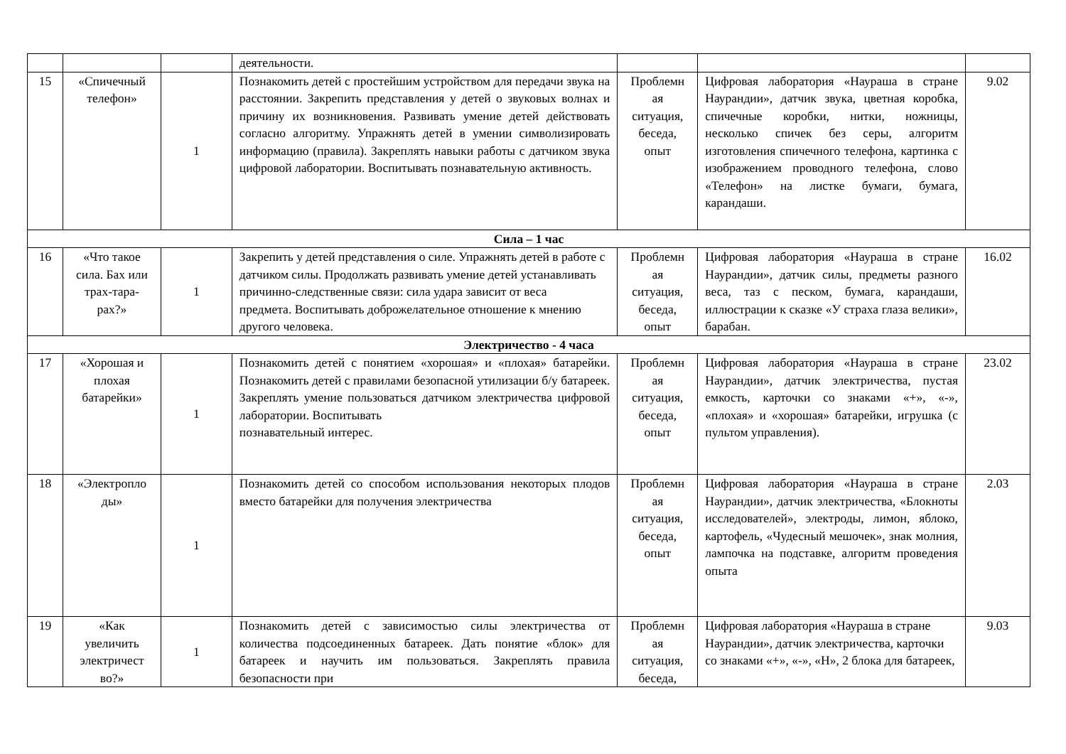| | | | деятельности. | | | |
| 15 | «Спичечный телефон» | 1 | Познакомить детей с простейшим устройством для передачи звука на расстоянии. Закрепить представления у детей о звуковых волнах и причину их возникновения. Развивать умение детей действовать согласно алгоритму. Упражнять детей в умении символизировать информацию (правила). Закреплять навыки работы с датчиком звука цифровой лаборатории. Воспитывать познавательную активность. | Проблемн ая ситуация, беседа, опыт | Цифровая лаборатория «Наураша в стране Наурандии», датчик звука, цветная коробка, спичечные коробки, нитки, ножницы, несколько спичек без серы, алгоритм изготовления спичечного телефона, картинка с изображением проводного телефона, слово «Телефон» на листке бумаги, бумага, карандаши. | 9.02 |
| Сила – 1 час | | | | | | |
| 16 | «Что такое сила. Бах или трах-тара-рах?» | 1 | Закрепить у детей представления о силе. Упражнять детей в работе с датчиком силы. Продолжать развивать умение детей устанавливать причинно-следственные связи: сила удара зависит от веса предмета. Воспитывать доброжелательное отношение к мнению другого человека. | Проблемн ая ситуация, беседа, опыт | Цифровая лаборатория «Наураша в стране Наурандии», датчик силы, предметы разного веса, таз с песком, бумага, карандаши, иллюстрации к сказке «У страха глаза велики», барабан. | 16.02 |
| Электричество - 4 часа | | | | | | |
| 17 | «Хорошая и плохая батарейки» | 1 | Познакомить детей с понятием «хорошая» и «плохая» батарейки. Познакомить детей с правилами безопасной утилизации б/у батареек. Закреплять умение пользоваться датчиком электричества цифровой лаборатории. Воспитывать познавательный интерес. | Проблемн ая ситуация, беседа, опыт | Цифровая лаборатория «Наураша в стране Наурандии», датчик электричества, пустая емкость, карточки со знаками «+», «-», «плохая» и «хорошая» батарейки, игрушка (с пультом управления). | 23.02 |
| 18 | «Электропло ды» | 1 | Познакомить детей со способом использования некоторых плодов вместо батарейки для получения электричества | Проблемн ая ситуация, беседа, опыт | Цифровая лаборатория «Наураша в стране Наурандии», датчик электричества, «Блокноты исследователей», электроды, лимон, яблоко, картофель, «Чудесный мешочек», знак молния, лампочка на подставке, алгоритм проведения опыта | 2.03 |
| 19 | «Как увеличить электричест во?» | 1 | Познакомить детей с зависимостью силы электричества от количества подсоединенных батареек. Дать понятие «блок» для батареек и научить им пользоваться. Закреплять правила безопасности при | Проблемн ая ситуация, беседа, | Цифровая лаборатория «Наураша в стране Наурандии», датчик электричества, карточки со знаками «+», «-», «Н», 2 блока для батареек, | 9.03 |